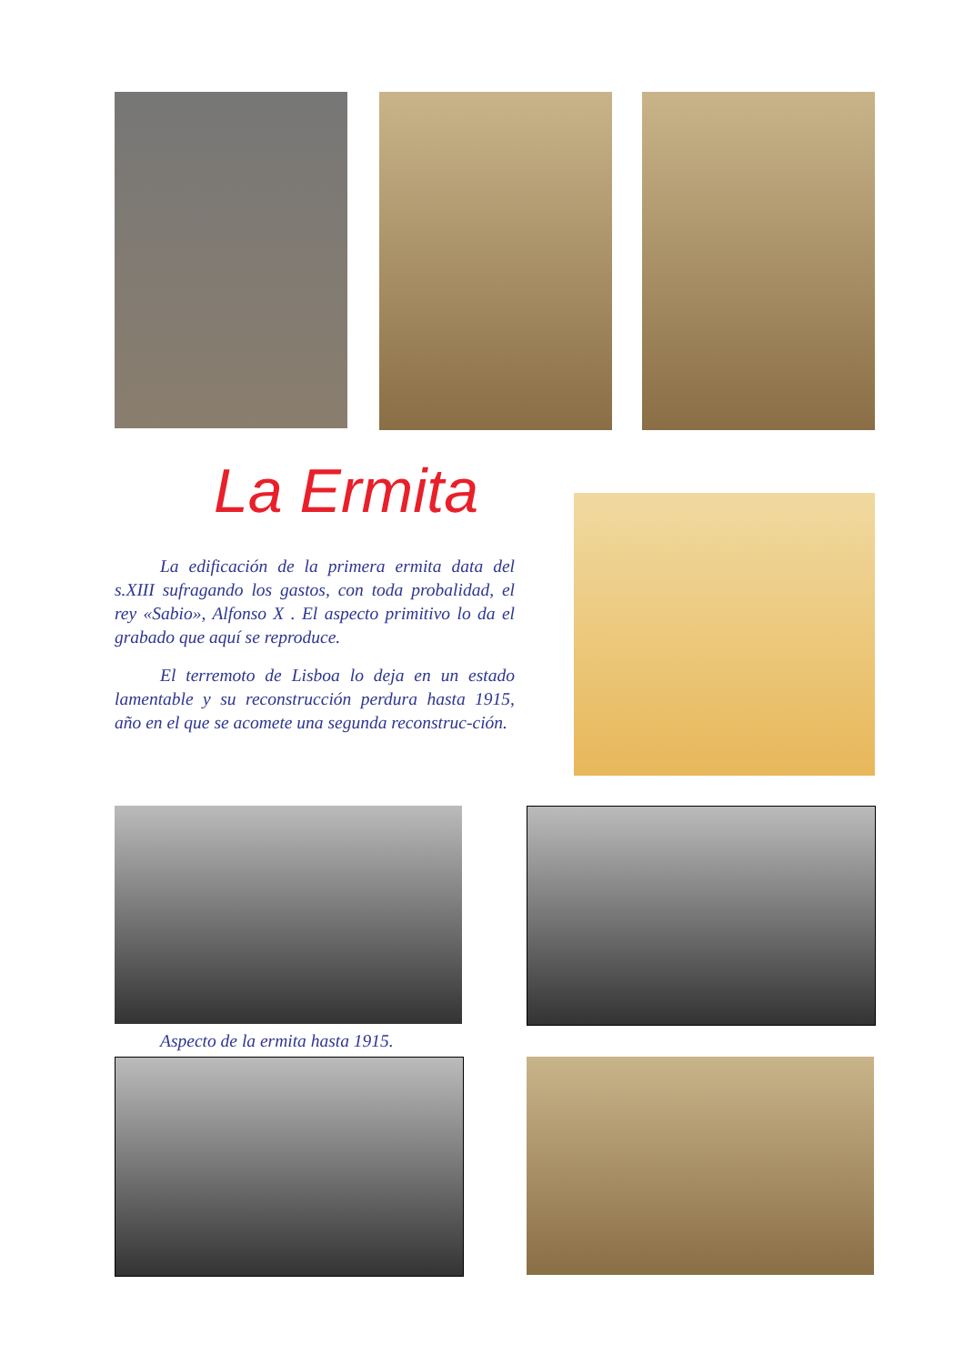La Ermita
La edificación de la primera ermita data del s.XIII sufragando los gastos, con toda probalidad, el rey «Sabio», Alfonso X . El aspecto primitivo lo da el grabado que aquí se reproduce.
El terremoto de Lisboa lo deja en un estado lamentable y su reconstrucción perdura hasta 1915, año en el que se acomete una segunda reconstruc-ción.
Aspecto de la ermita hasta 1915.